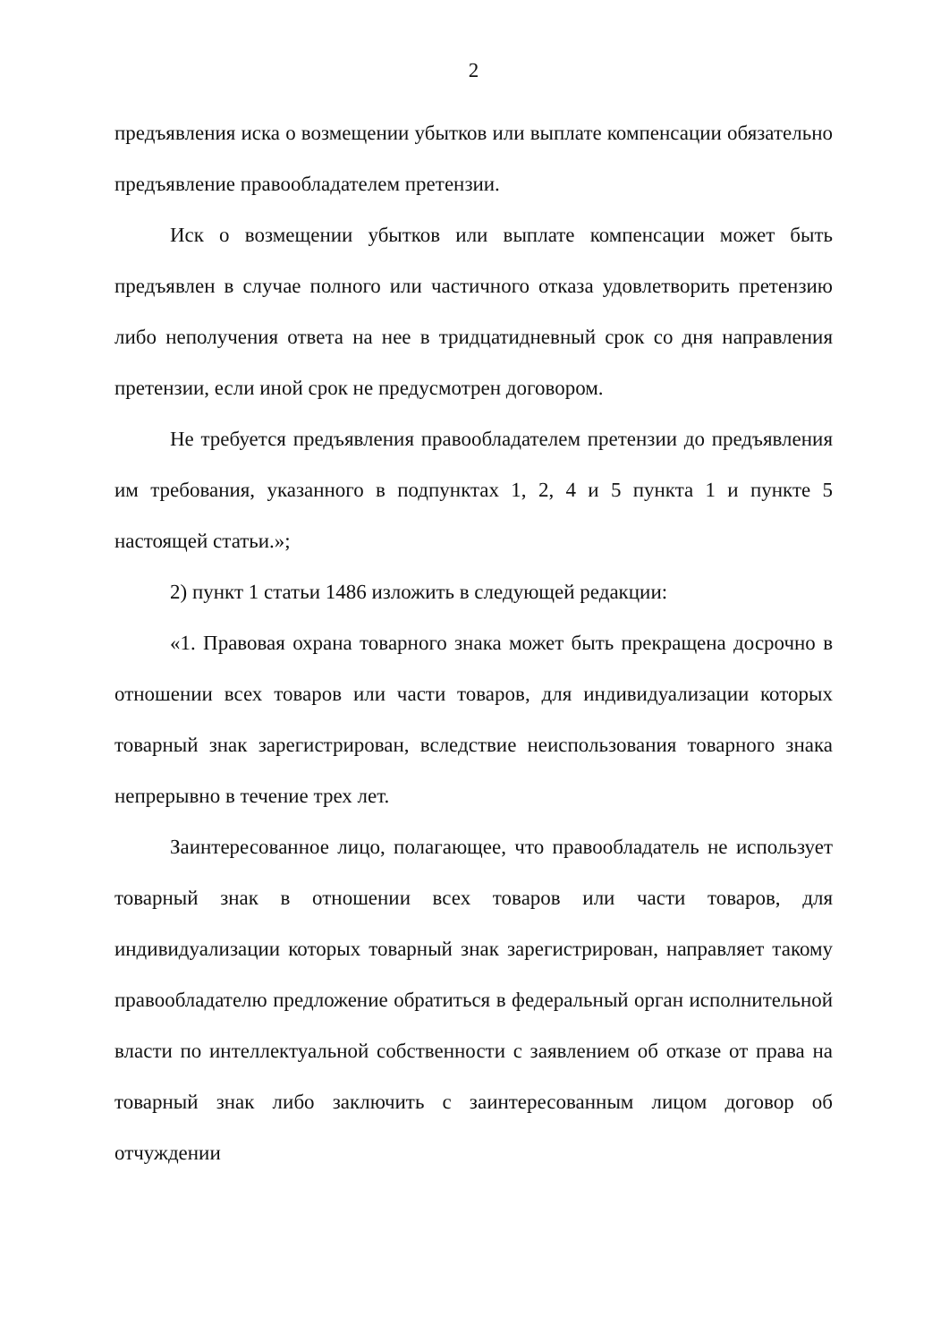2
предъявления иска о возмещении убытков или выплате компенсации обязательно предъявление правообладателем претензии.
Иск о возмещении убытков или выплате компенсации может быть предъявлен в случае полного или частичного отказа удовлетворить претензию либо неполучения ответа на нее в тридцатидневный срок со дня направления претензии, если иной срок не предусмотрен договором.
Не требуется предъявления правообладателем претензии до предъявления им требования, указанного в подпунктах 1, 2, 4 и 5 пункта 1 и пункте 5 настоящей статьи.»;
2) пункт 1 статьи 1486 изложить в следующей редакции:
«1. Правовая охрана товарного знака может быть прекращена досрочно в отношении всех товаров или части товаров, для индивидуализации которых товарный знак зарегистрирован, вследствие неиспользования товарного знака непрерывно в течение трех лет.
Заинтересованное лицо, полагающее, что правообладатель не использует товарный знак в отношении всех товаров или части товаров, для индивидуализации которых товарный знак зарегистрирован, направляет такому правообладателю предложение обратиться в федеральный орган исполнительной власти по интеллектуальной собственности с заявлением об отказе от права на товарный знак либо заключить с заинтересованным лицом договор об отчуждении